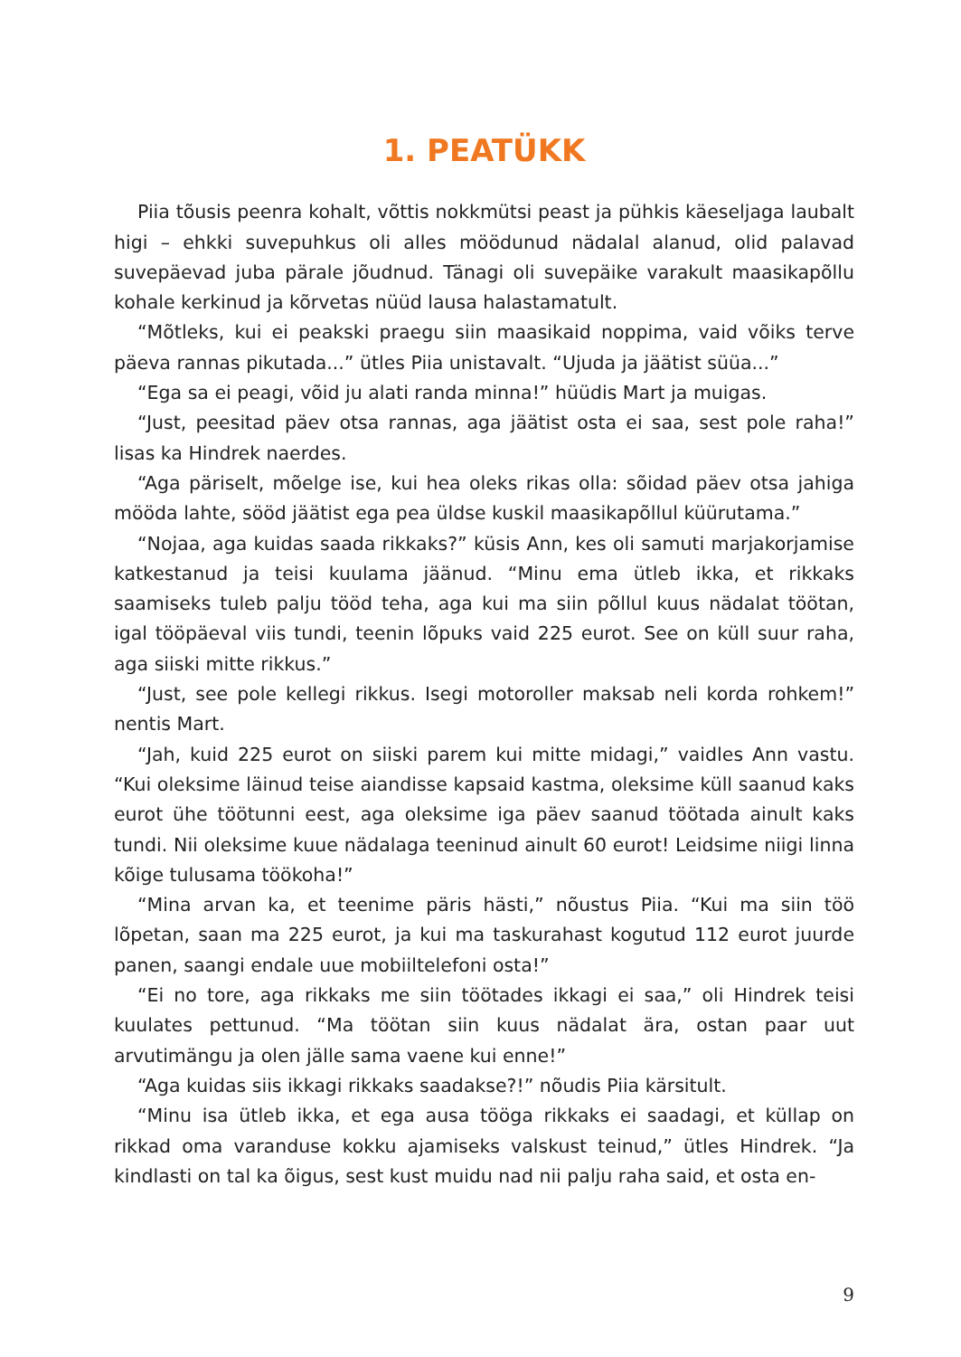1. PEATÜKK
Piia tõusis peenra kohalt, võttis nokkmütsi peast ja pühkis käeseljaga laubalt higi – ehkki suvepuhkus oli alles möödunud nädalal alanud, olid palavad suvepäevad juba pärale jõudnud. Tänagi oli suvepäike varakult maasikapõllu kohale kerkinud ja kõrvetas nüüd lausa halastamatult.
“Mõtleks, kui ei peakski praegu siin maasikaid noppima, vaid võiks terve päeva rannas pikutada...” ütles Piia unistavalt. “Ujuda ja jäätist süüa...”
“Ega sa ei peagi, võid ju alati randa minna!” hüüdis Mart ja muigas.
“Just, peesitad päev otsa rannas, aga jäätist osta ei saa, sest pole raha!” lisas ka Hindrek naerdes.
“Aga päriselt, mõelge ise, kui hea oleks rikas olla: sõidad päev otsa jahiga mööda lahte, sööd jäätist ega pea üldse kuskil maasikapõllul küürutama.”
“Nojaa, aga kuidas saada rikkaks?” küsis Ann, kes oli samuti marjakorjamise katkestanud ja teisi kuulama jäänud. “Minu ema ütleb ikka, et rikkaks saamiseks tuleb palju tööd teha, aga kui ma siin põllul kuus nädalat töötan, igal tööpäeval viis tundi, teenin lõpuks vaid 225 eurot. See on küll suur raha, aga siiski mitte rikkus.”
“Just, see pole kellegi rikkus. Isegi motoroller maksab neli korda rohkem!” nentis Mart.
“Jah, kuid 225 eurot on siiski parem kui mitte midagi,” vaidles Ann vastu. “Kui oleksime läinud teise aiandisse kapsaid kastma, oleksime küll saanud kaks eurot ühe töötunni eest, aga oleksime iga päev saanud töötada ainult kaks tundi. Nii oleksime kuue nädalaga teeninud ainult 60 eurot! Leidsime niigi linna kõige tulusama töökoha!”
“Mina arvan ka, et teenime päris hästi,” nõustus Piia. “Kui ma siin töö lõpetan, saan ma 225 eurot, ja kui ma taskurahast kogutud 112 eurot juurde panen, saangi endale uue mobiiltelefoni osta!”
“Ei no tore, aga rikkaks me siin töötades ikkagi ei saa,” oli Hindrek teisi kuulates pettunud. “Ma töötan siin kuus nädalat ära, ostan paar uut arvutimängu ja olen jälle sama vaene kui enne!”
“Aga kuidas siis ikkagi rikkaks saadakse?!” nõudis Piia kärsitult.
“Minu isa ütleb ikka, et ega ausa tööga rikkaks ei saadagi, et küllap on rikkad oma varanduse kokku ajamiseks valskust teinud,” ütles Hindrek. “Ja kindlasti on tal ka õigus, sest kust muidu nad nii palju raha said, et osta en-
9